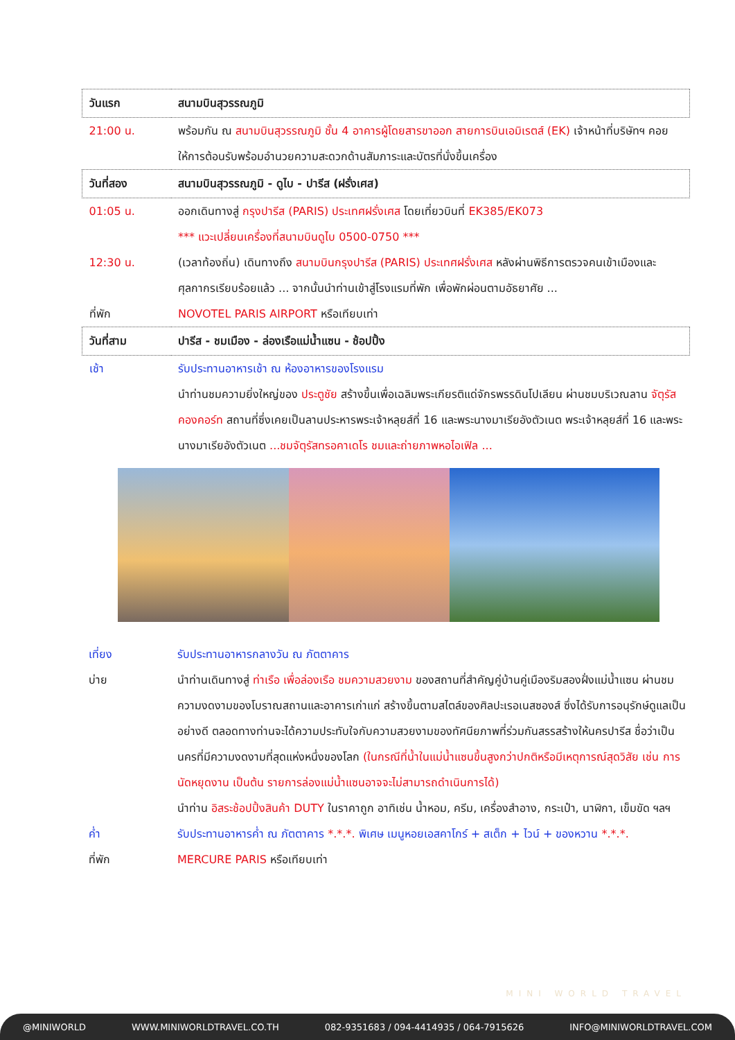| วันแรก | สนามบินสุวรรณภูมิ |
| 21:00 น. | พร้อมกัน ณ สนามบินสุวรรณภูมิ ชั้น 4 อาคารผู้โดยสารขาออก สายการบินเอมิเรตส์ (EK) เจ้าหน้าที่บริษัทฯ คอยให้การต้อนรับพร้อมอำนวยความสะดวกด้านสัมภาระและบัตรที่นั่งขึ้นเครื่อง |
| วันที่สอง | สนามบินสุวรรณภูมิ - ดูไบ - ปารีส (ฝรั่งเศส) |
| 01:05 น. | ออกเดินทางสู่ กรุงปารีส (PARIS) ประเทศฝรั่งเศส โดยเที่ยวบินที่ EK385/EK073 *** แวะเปลี่ยนเครื่องที่สนามบินดูไบ 0500-0750 *** |
| 12:30 น. | (เวลาท้องถิ่น) เดินทางถึง สนามบินกรุงปารีส (PARIS) ประเทศฝรั่งเศส หลังผ่านพิธีการตรวจคนเข้าเมืองและศุลกากรเรียบร้อยแล้ว ... จากนั้นนำท่านเข้าสู่โรงแรมที่พัก เพื่อพักผ่อนตามอัธยาศัย ... |
| ที่พัก | NOVOTEL PARIS AIRPORT หรือเทียบเท่า |
| วันที่สาม | ปารีส - ชมเมือง - ล่องเรือแม่น้ำแซน - ช้อปปิ้ง |
| เช้า | รับประทานอาหารเช้า ณ ห้องอาหารของโรงแรม นำท่านชมความยิ่งใหญ่ของ ประตูชัย สร้างขึ้นเพื่อเฉลิมพระเกียรติแด่จักรพรรดินโปเลียน ผ่านชมบริเวณลาน จัตุรัสคองคอร์ท สถานที่ซึ่งเคยเป็นลานประหารพระเจ้าหลุยส์ที่ 16 และพระนางมาเรียอังตัวเนต พระเจ้าหลุยส์ที่ 16 และพระนางมาเรียอังตัวเนต ...ชมจัตุรัสทรอคาเดโร ชมและถ่ายภาพหอไอเฟิล ... |
| เที่ยง | รับประทานอาหารกลางวัน ณ ภัตตาคาร |
| บ่าย | นำท่านเดินทางสู่ ท่าเรือ เพื่อล่องเรือ ชมความสวยงาม ของสถานที่สำคัญคู่บ้านคู่เมืองริมสองฝั่งแม่น้ำแซน ผ่านชมความงดงามของโบราณสถานและอาคารเก่าแก่ สร้างขึ้นตามสไตล์ของศิลปะเรอเนสซองส์ ซึ่งได้รับการอนุรักษ์ดูแลเป็นอย่างดี ตลอดทางท่านจะได้ความประทับใจกับความสวยงามของทัศนียภาพที่ร่วมกันสรรสร้างให้นครปารีส ชื่อว่าเป็นนครที่มีความงดงามที่สุดแห่งหนึ่งของโลก (ในกรณีที่น้ำในแม่น้ำแซนขึ้นสูงกว่าปกติหรือมีเหตุการณ์สุดวิสัย เช่น การนัดหยุดงาน เป็นต้น รายการล่องแม่น้ำแซนอาจจะไม่สามารถดำเนินการได้) นำท่าน อิสระช้อปปิ้งสินค้า DUTY ในราคาถูก อาทิเช่น น้ำหอม, ครีม, เครื่องสำอาง, กระเป๋า, นาฬิกา, เข็มขัด ฯลฯ |
| ค่ำ | รับประทานอาหารค่ำ ณ ภัตตาคาร *.*.*. พิเศษ เมนูหอยเอสคาโกร์ + สเต็ก + ไวน์ + ของหวาน *.*.*. |
| ที่พัก | MERCURE PARIS หรือเทียบเท่า |
MINI WORLD TRAVEL
@MINIWORLD WWW.MINIWORLDTRAVEL.CO.TH 082-9351683 / 094-4414935 / 064-7915626 INFO@MINIWORLDTRAVEL.COM